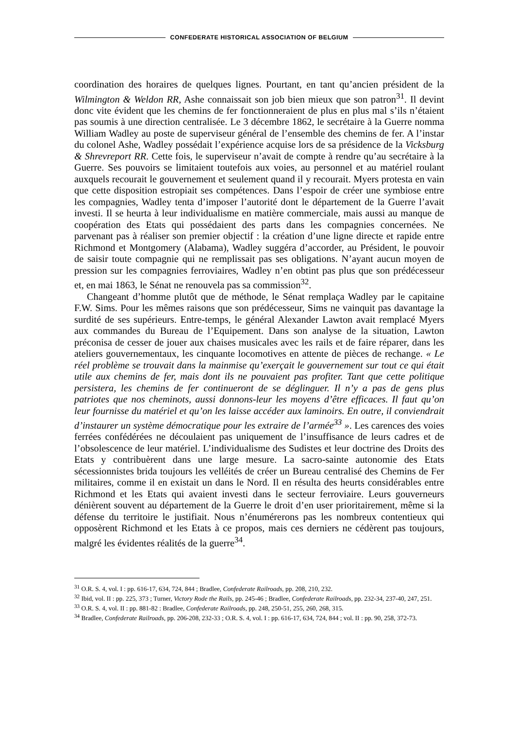CONFEDERATE HISTORICAL ASSOCIATION OF BELGIUM
coordination des horaires de quelques lignes. Pourtant, en tant qu’ancien président de la Wilmington & Weldon RR, Ashe connaissait son job bien mieux que son patron<sup>31</sup>. Il devint donc vite évident que les chemins de fer fonctionneraient de plus en plus mal s’ils n’étaient pas soumis à une direction centralisée. Le 3 décembre 1862, le secrétaire à la Guerre nomma William Wadley au poste de superviseur général de l’ensemble des chemins de fer. A l’instar du colonel Ashe, Wadley possédait l’expérience acquise lors de sa présidence de la Vicksburg & Shrevreport RR. Cette fois, le superviseur n’avait de compte à rendre qu’au secrétaire à la Guerre. Ses pouvoirs se limitaient toutefois aux voies, au personnel et au matériel roulant auxquels recourait le gouvernement et seulement quand il y recourait. Myers protesta en vain que cette disposition estropiait ses compétences. Dans l’espoir de créer une symbiose entre les compagnies, Wadley tenta d’imposer l’autorité dont le département de la Guerre l’avait investi. Il se heurta à leur individualisme en matière commerciale, mais aussi au manque de coopération des Etats qui possédaient des parts dans les compagnies concernées. Ne parvenant pas à réaliser son premier objectif : la création d’une ligne directe et rapide entre Richmond et Montgomery (Alabama), Wadley suggéra d’accorder, au Président, le pouvoir de saisir toute compagnie qui ne remplissait pas ses obligations. N’ayant aucun moyen de pression sur les compagnies ferroviaires, Wadley n’en obtint pas plus que son prédécesseur et, en mai 1863, le Sénat ne renouvela pas sa commission<sup>32</sup>.
Changeant d’homme plutôt que de méthode, le Sénat remplaça Wadley par le capitaine F.W. Sims. Pour les mêmes raisons que son prédécesseur, Sims ne vainquit pas davantage la surdité de ses supérieurs. Entre-temps, le général Alexander Lawton avait remplacé Myers aux commandes du Bureau de l’Equipement. Dans son analyse de la situation, Lawton préconisa de cesser de jouer aux chaises musicales avec les rails et de faire réparer, dans les ateliers gouvernementaux, les cinquante locomotives en attente de pièces de rechange. « Le réel problème se trouvait dans la mainmise qu’exerçait le gouvernement sur tout ce qui était utile aux chemins de fer, mais dont ils ne pouvaient pas profiter. Tant que cette politique persistera, les chemins de fer continueront de se déglinguer. Il n’y a pas de gens plus patriotes que nos cheminots, aussi donnons-leur les moyens d’être efficaces. Il faut qu’on leur fournisse du matériel et qu’on les laisse accéder aux laminoirs. En outre, il conviendrait d’instaurer un système démocratique pour les extraire de l’armée<sup>33</sup> ». Les carences des voies ferrées confédérées ne découlaient pas uniquement de l’insuffisance de leurs cadres et de l’obsolescence de leur matériel. L’individualisme des Sudistes et leur doctrine des Droits des Etats y contribuèrent dans une large mesure. La sacro-sainte autonomie des Etats sécessionnistes brida toujours les velléités de créer un Bureau centralisé des Chemins de Fer militaires, comme il en existait un dans le Nord. Il en résulta des heurts considérables entre Richmond et les Etats qui avaient investi dans le secteur ferroviaire. Leurs gouverneurs dénièrent souvent au département de la Guerre le droit d’en user prioritairement, même si la défense du territoire le justifiait. Nous n’énumérerons pas les nombreux contentieux qui opposèrent Richmond et les Etats à ce propos, mais ces derniers ne cédèrent pas toujours, malgré les évidentes réalités de la guerre<sup>34</sup>.
<sup>31</sup> O.R. S. 4, vol. I : pp. 616-17, 634, 724, 844 ; Bradlee, Confederate Railroads, pp. 208, 210, 232.
<sup>32</sup> Ibid, vol. II : pp. 225, 373 ; Turner, Victory Rode the Rails, pp. 245-46 ; Bradlee, Confederate Railroads, pp. 232-34, 237-40, 247, 251.
<sup>33</sup> O.R. S. 4, vol. II : pp. 881-82 : Bradlee, Confederate Railroads, pp. 248, 250-51, 255, 260, 268, 315.
<sup>34</sup> Bradlee, Confederate Railroads, pp. 206-208, 232-33 ; O.R. S. 4, vol. I : pp. 616-17, 634, 724, 844 ; vol. II : pp. 90, 258, 372-73.